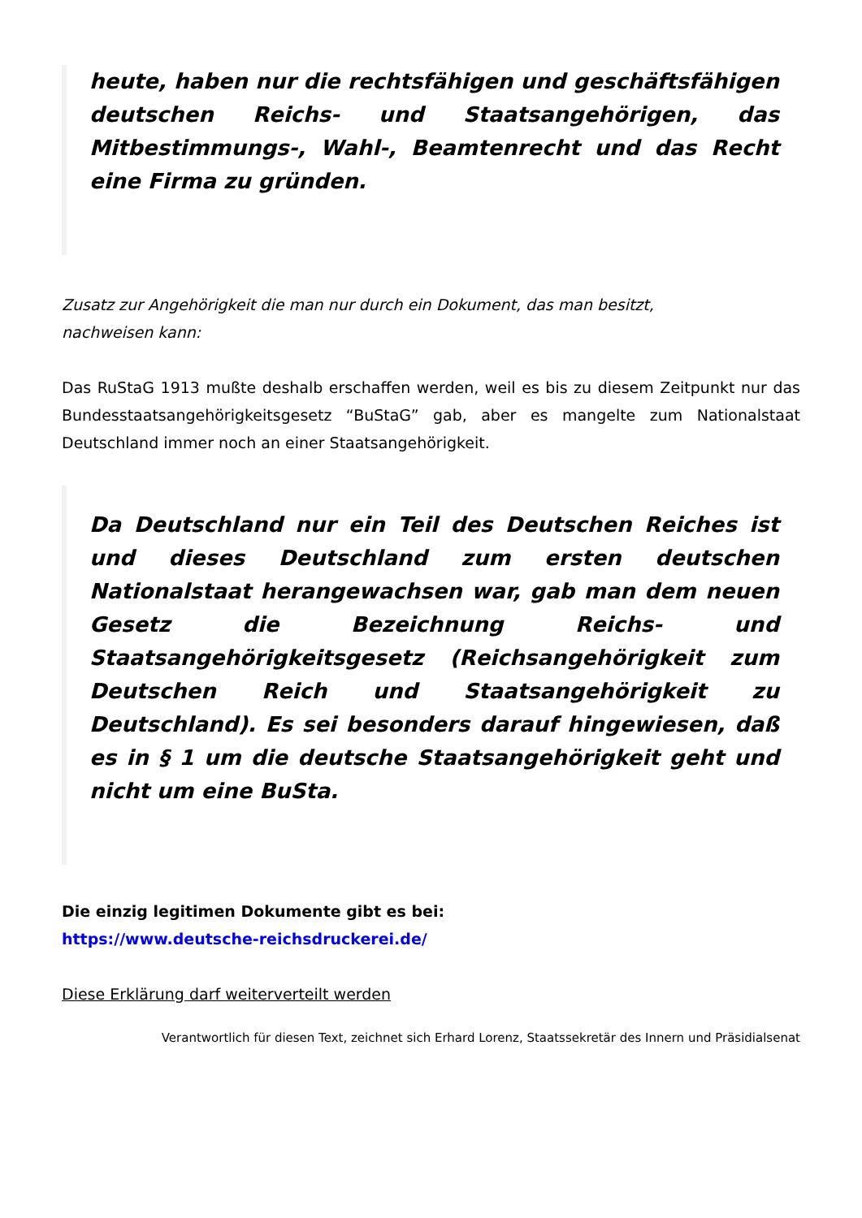heute, haben nur die rechtsfähigen und geschäftsfähigen deutschen Reichs- und Staatsangehörigen, das Mitbestimmungs-, Wahl-, Beamtenrecht und das Recht eine Firma zu gründen.
Zusatz zur Angehörigkeit die man nur durch ein Dokument, das man besitzt,
nachweisen kann:
Das RuStaG 1913 mußte deshalb erschaffen werden, weil es bis zu diesem Zeitpunkt nur das Bundesstaatsangehörigkeitsgesetz “BuStaG” gab, aber es mangelte zum Nationalstaat Deutschland immer noch an einer Staatsangehörigkeit.
Da Deutschland nur ein Teil des Deutschen Reiches ist und dieses Deutschland zum ersten deutschen Nationalstaat herangewachsen war, gab man dem neuen Gesetz die Bezeichnung Reichs- und Staatsangehörigkeitsgesetz (Reichsangehörigkeit zum Deutschen Reich und Staatsangehörigkeit zu Deutschland). Es sei besonders darauf hingewiesen, daß es in § 1 um die deutsche Staatsangehörigkeit geht und nicht um eine BuSta.
Die einzig legitimen Dokumente gibt es bei:
https://www.deutsche-reichsdruckerei.de/
Diese Erklärung darf weiterverteilt werden
Verantwortlich für diesen Text, zeichnet sich Erhard Lorenz, Staatssekretär des Innern und Präsidialsenat